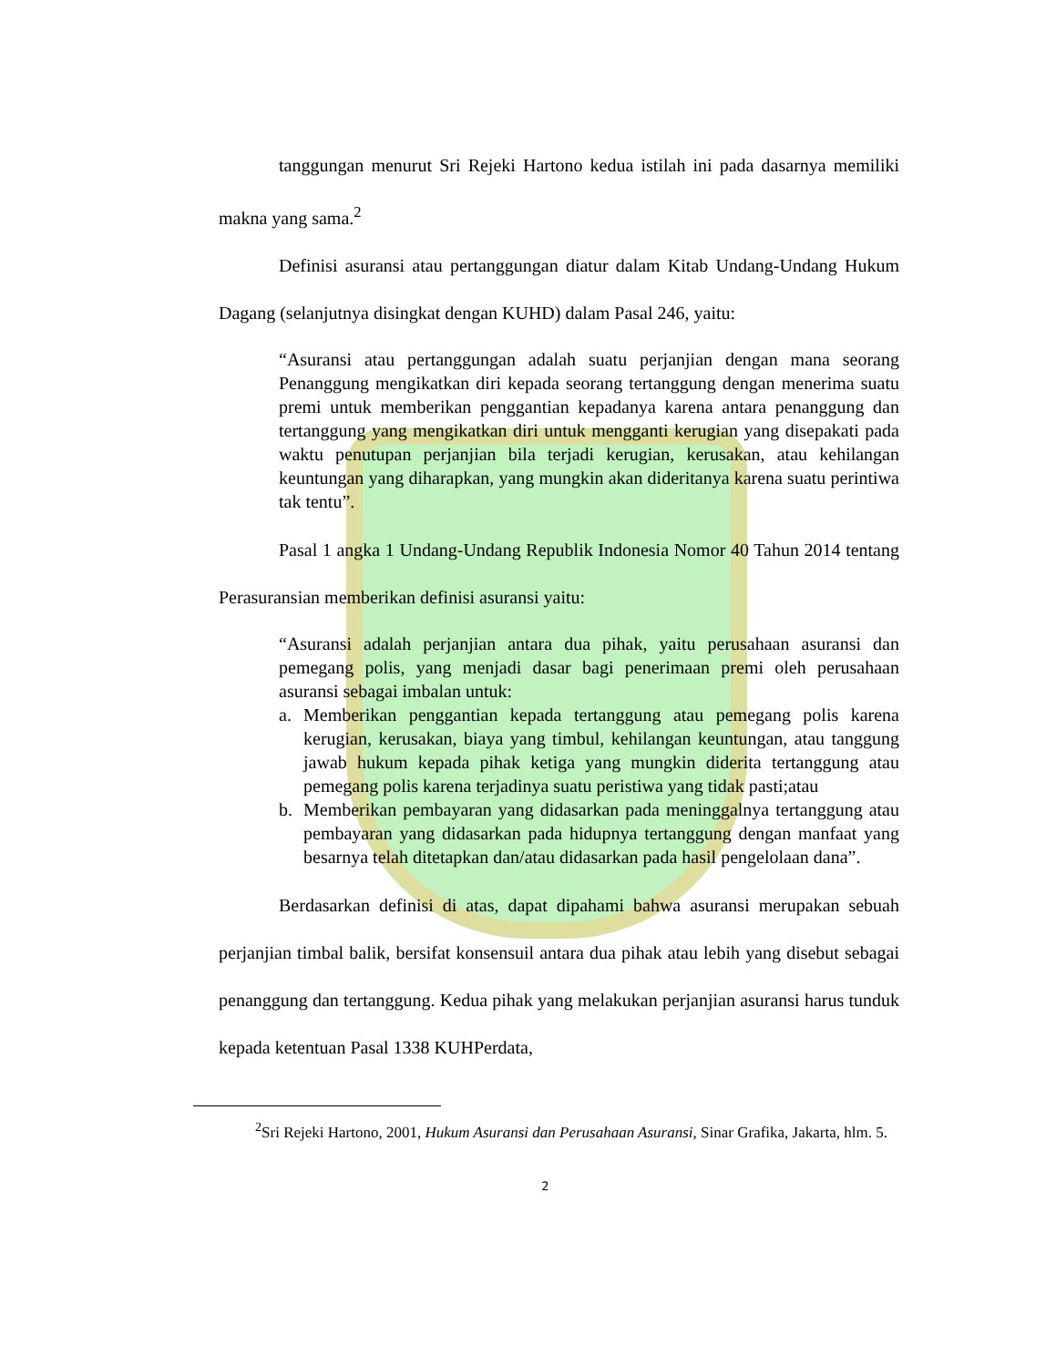tanggungan menurut Sri Rejeki Hartono kedua istilah ini pada dasarnya memiliki makna yang sama.<sup>2</sup>
Definisi asuransi atau pertanggungan diatur dalam Kitab Undang-Undang Hukum Dagang (selanjutnya disingkat dengan KUHD) dalam Pasal 246, yaitu:
“Asuransi atau pertanggungan adalah suatu perjanjian dengan mana seorang Penanggung mengikatkan diri kepada seorang tertanggung dengan menerima suatu premi untuk memberikan penggantian kepadanya karena antara penanggung dan tertanggung yang mengikatkan diri untuk mengganti kerugian yang disepakati pada waktu penutupan perjanjian bila terjadi kerugian, kerusakan, atau kehilangan keuntungan yang diharapkan, yang mungkin akan dideritanya karena suatu perintiwa tak tentu”.
Pasal 1 angka 1 Undang-Undang Republik Indonesia Nomor 40 Tahun 2014 tentang Perasuransian memberikan definisi asuransi yaitu:
“Asuransi adalah perjanjian antara dua pihak, yaitu perusahaan asuransi dan pemegang polis, yang menjadi dasar bagi penerimaan premi oleh perusahaan asuransi sebagai imbalan untuk:
a. Memberikan penggantian kepada tertanggung atau pemegang polis karena kerugian, kerusakan, biaya yang timbul, kehilangan keuntungan, atau tanggung jawab hukum kepada pihak ketiga yang mungkin diderita tertanggung atau pemegang polis karena terjadinya suatu peristiwa yang tidak pasti;atau
b. Memberikan pembayaran yang didasarkan pada meninggalnya tertanggung atau pembayaran yang didasarkan pada hidupnya tertanggung dengan manfaat yang besarnya telah ditetapkan dan/atau didasarkan pada hasil pengelolaan dana”.
Berdasarkan definisi di atas, dapat dipahami bahwa asuransi merupakan sebuah perjanjian timbal balik, bersifat konsensuil antara dua pihak atau lebih yang disebut sebagai penanggung dan tertanggung. Kedua pihak yang melakukan perjanjian asuransi harus tunduk kepada ketentuan Pasal 1338 KUHPerdata,
<sup>2</sup> Sri Rejeki Hartono, 2001, Hukum Asuransi dan Perusahaan Asuransi, Sinar Grafika, Jakarta, hlm. 5.
2